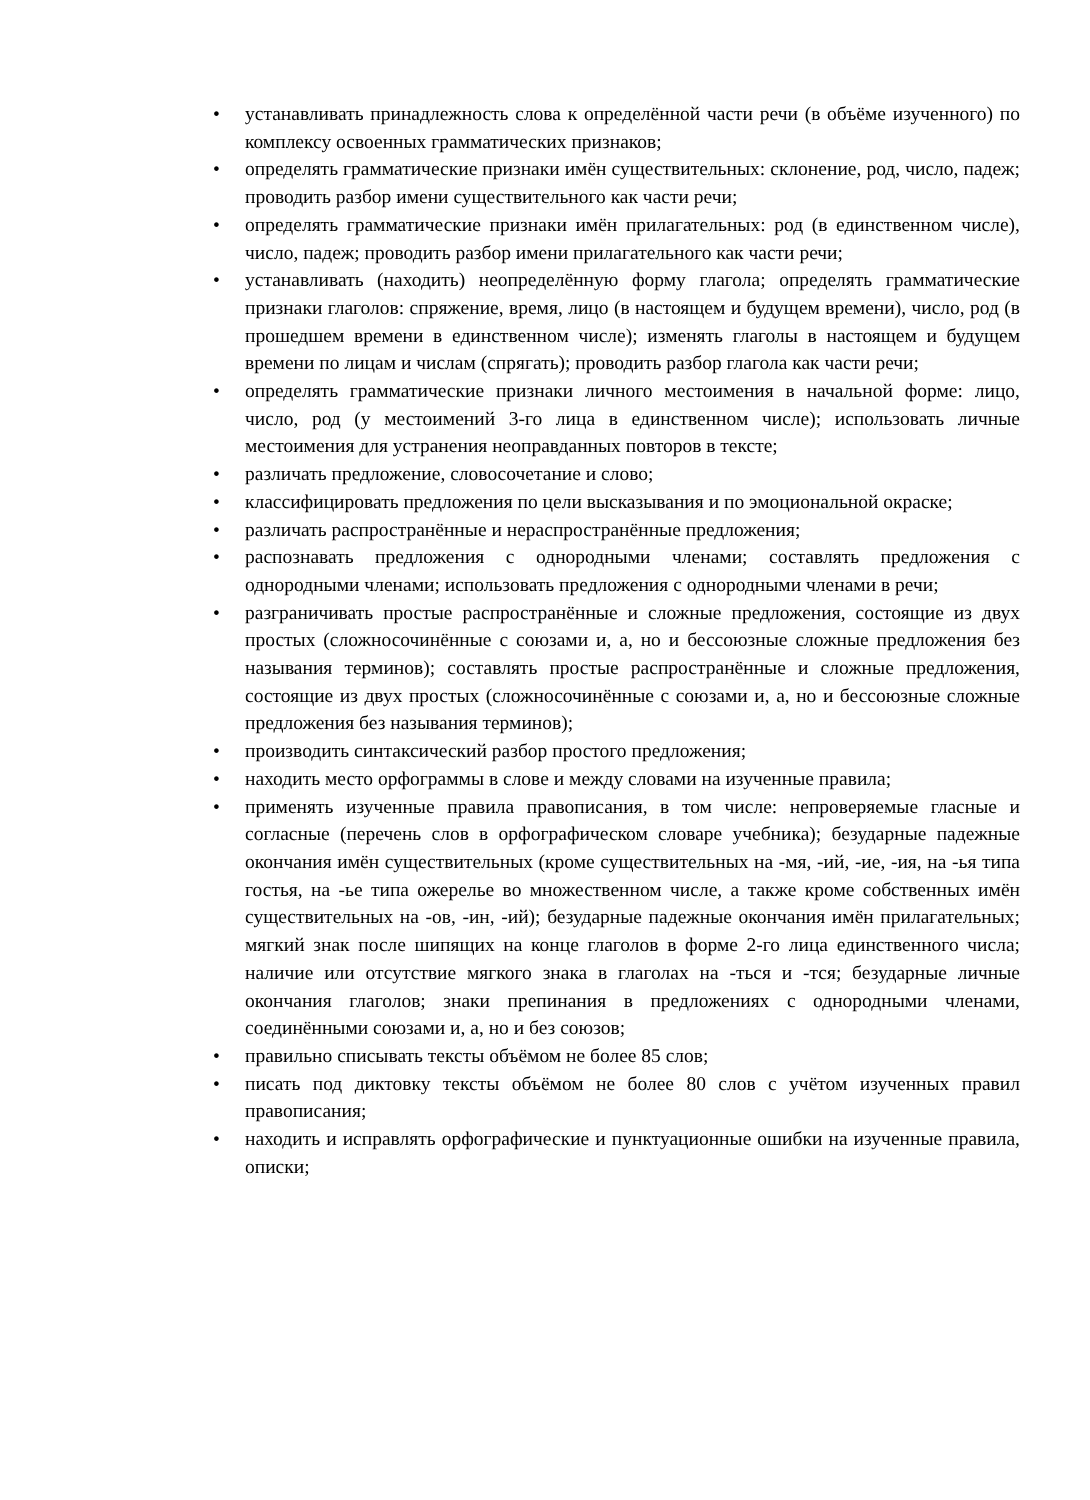• устанавливать принадлежность слова к определённой части речи (в объёме изученного) по комплексу освоенных грамматических признаков;
• определять грамматические признаки имён существительных: склонение, род, число, падеж; проводить разбор имени существительного как части речи;
• определять грамматические признаки имён прилагательных: род (в единственном числе), число, падеж; проводить разбор имени прилагательного как части речи;
• устанавливать (находить) неопределённую форму глагола; определять грамматические признаки глаголов: спряжение, время, лицо (в настоящем и будущем времени), число, род (в прошедшем времени в единственном числе); изменять глаголы в настоящем и будущем времени по лицам и числам (спрягать); проводить разбор глагола как части речи;
• определять грамматические признаки личного местоимения в начальной форме: лицо, число, род (у местоимений 3-го лица в единственном числе); использовать личные местоимения для устранения неоправданных повторов в тексте;
• различать предложение, словосочетание и слово;
• классифицировать предложения по цели высказывания и по эмоциональной окраске;
• различать распространённые и нераспространённые предложения;
• распознавать предложения с однородными членами; составлять предложения с однородными членами; использовать предложения с однородными членами в речи;
• разграничивать простые распространённые и сложные предложения, состоящие из двух простых (сложносочинённые с союзами и, а, но и бессоюзные сложные предложения без называния терминов); составлять простые распространённые и сложные предложения, состоящие из двух простых (сложносочинённые с союзами и, а, но и бессоюзные сложные предложения без называния терминов);
• производить синтаксический разбор простого предложения;
• находить место орфограммы в слове и между словами на изученные правила;
• применять изученные правила правописания, в том числе: непроверяемые гласные и согласные (перечень слов в орфографическом словаре учебника); безударные падежные окончания имён существительных (кроме существительных на -мя, -ий, -ие, -ия, на -ья типа гостья, на -ье типа ожерелье во множественном числе, а также кроме собственных имён существительных на -ов, -ин, -ий); безударные падежные окончания имён прилагательных; мягкий знак после шипящих на конце глаголов в форме 2-го лица единственного числа; наличие или отсутствие мягкого знака в глаголах на -ться и -тся; безударные личные окончания глаголов; знаки препинания в предложениях с однородными членами, соединёнными союзами и, а, но и без союзов;
• правильно списывать тексты объёмом не более 85 слов;
• писать под диктовку тексты объёмом не более 80 слов с учётом изученных правил правописания;
• находить и исправлять орфографические и пунктуационные ошибки на изученные правила, описки;